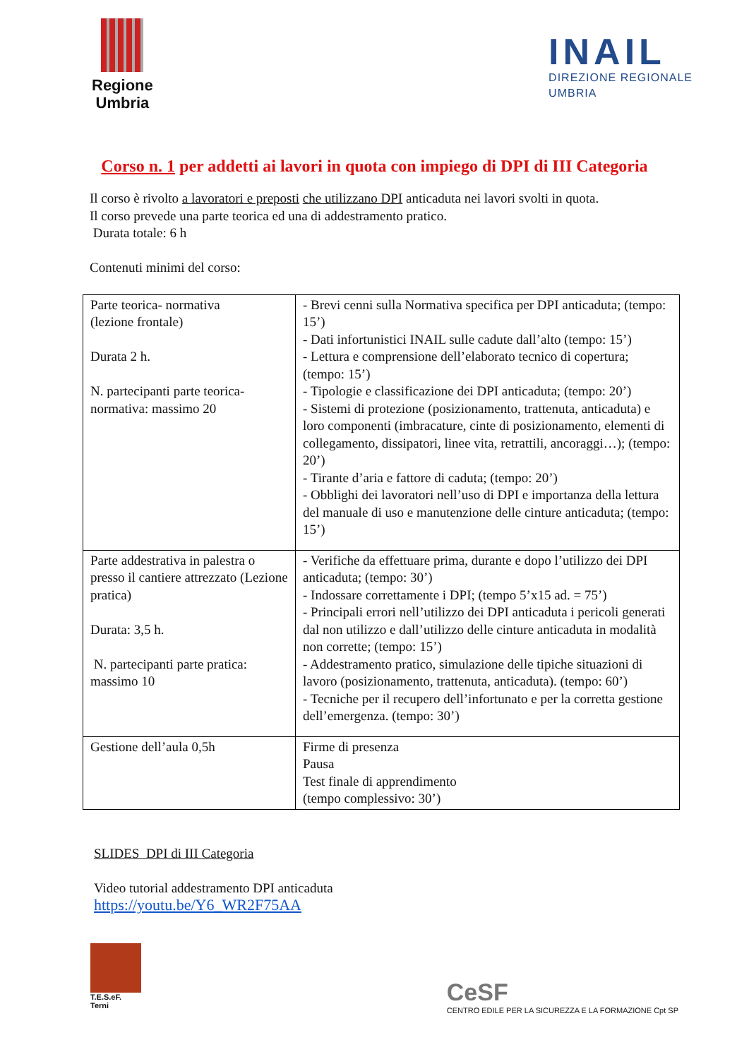Regione
Umbria
INAIL
DIREZIONE REGIONALE
UMBRIA
Corso n. 1 per addetti ai lavori in quota con impiego di DPI di III Categoria
Il corso è rivolto a lavoratori e preposti che utilizzano DPI anticaduta nei lavori svolti in quota.
Il corso prevede una parte teorica ed una di addestramento pratico.
Durata totale: 6 h
Contenuti minimi del corso:
| Parte teorica- normativa (lezione frontale) Durata 2 h. N. partecipanti parte teorica-normativa: massimo 20 | - Brevi cenni sulla Normativa specifica per DPI anticaduta; (tempo: 15’) - Dati infortunistici INAIL sulle cadute dall’alto (tempo: 15’) - Lettura e comprensione dell’elaborato tecnico di copertura; (tempo: 15’) - Tipologie e classificazione dei DPI anticaduta; (tempo: 20’) - Sistemi di protezione (posizionamento, trattenuta, anticaduta) e loro componenti (imbracature, cinte di posizionamento, elementi di collegamento, dissipatori, linee vita, retrattili, ancoraggi…); (tempo: 20’) - Tirante d’aria e fattore di caduta; (tempo: 20’) - Obblighi dei lavoratori nell’uso di DPI e importanza della lettura del manuale di uso e manutenzione delle cinture anticaduta; (tempo: 15’) |
| Parte addestrativa in palestra o presso il cantiere attrezzato (Lezione pratica) Durata: 3,5 h. N. partecipanti parte pratica: massimo 10 | - Verifiche da effettuare prima, durante e dopo l’utilizzo dei DPI anticaduta; (tempo: 30’) - Indossare correttamente i DPI; (tempo 5’x15 ad. = 75’) - Principali errori nell’utilizzo dei DPI anticaduta i pericoli generati dal non utilizzo e dall’utilizzo delle cinture anticaduta in modalità non corrette; (tempo: 15’) - Addestramento pratico, simulazione delle tipiche situazioni di lavoro (posizionamento, trattenuta, anticaduta). (tempo: 60’) - Tecniche per il recupero dell’infortunato e per la corretta gestione dell’emergenza. (tempo: 30’) |
| Gestione dell’aula 0,5h | Firme di presenza Pausa Test finale di apprendimento (tempo complessivo: 30’) |
SLIDES DPI di III Categoria
Video tutorial addestramento DPI anticaduta
https://youtu.be/Y6_WR2F75AA
T.E.S.eF.
Terni
CeSF
CENTRO EDILE PER LA SICUREZZA E LA FORMAZIONE Cpt SP